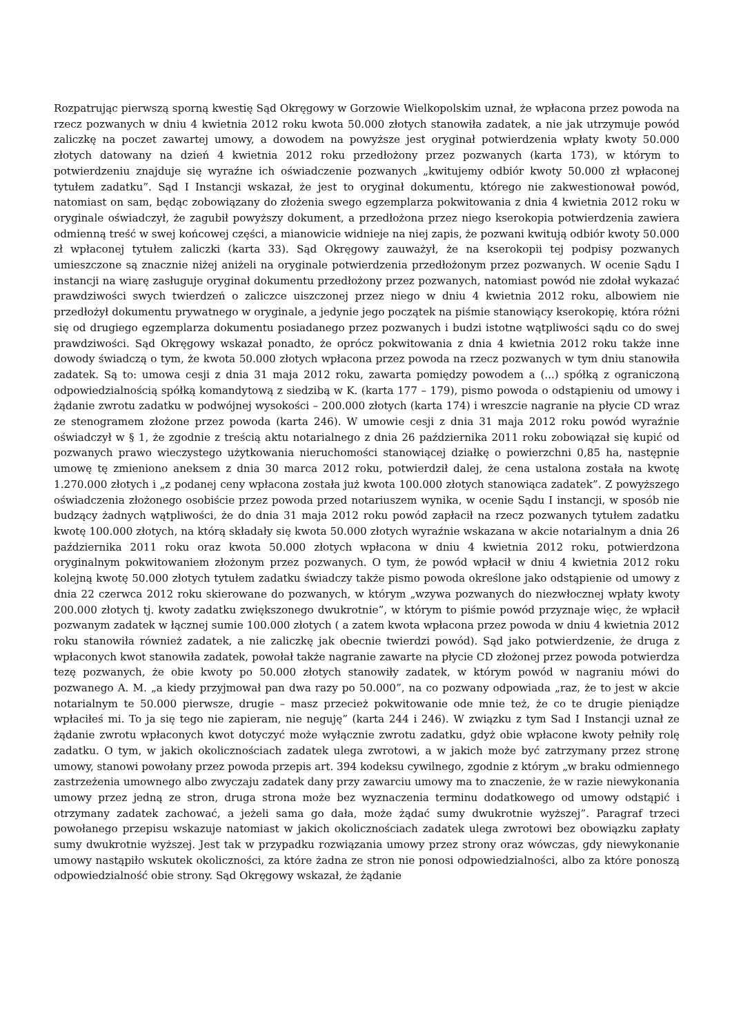Rozpatrując pierwszą sporną kwestię Sąd Okręgowy w Gorzowie Wielkopolskim uznał, że wpłacona przez powoda na rzecz pozwanych w dniu 4 kwietnia 2012 roku kwota 50.000 złotych stanowiła zadatek, a nie jak utrzymuje powód zaliczkę na poczet zawartej umowy, a dowodem na powyższe jest oryginał potwierdzenia wpłaty kwoty 50.000 złotych datowany na dzień 4 kwietnia 2012 roku przedłożony przez pozwanych (karta 173), w którym to potwierdzeniu znajduje się wyraźne ich oświadczenie pozwanych „kwitujemy odbiór kwoty 50.000 zł wpłaconej tytułem zadatku”. Sąd I Instancji wskazał, że jest to oryginał dokumentu, którego nie zakwestionował powód, natomiast on sam, będąc zobowiązany do złożenia swego egzemplarza pokwitowania z dnia 4 kwietnia 2012 roku w oryginale oświadczył, że zagubił powyższy dokument, a przedłożona przez niego kserokopia potwierdzenia zawiera odmienną treść w swej końcowej części, a mianowicie widnieje na niej zapis, że pozwani kwitują odbiór kwoty 50.000 zł wpłaconej tytułem zaliczki (karta 33). Sąd Okręgowy zauważył, że na kserokopii tej podpisy pozwanych umieszczone są znacznie niżej aniżeli na oryginale potwierdzenia przedłożonym przez pozwanych. W ocenie Sądu I instancji na wiarę zasługuje oryginał dokumentu przedłożony przez pozwanych, natomiast powód nie zdołał wykazać prawdziwości swych twierdzeń o zaliczce uiszczonej przez niego w dniu 4 kwietnia 2012 roku, albowiem nie przedłożył dokumentu prywatnego w oryginale, a jedynie jego początek na piśmie stanowiący kserokopię, która różni się od drugiego egzemplarza dokumentu posiadanego przez pozwanych i budzi istotne wątpliwości sądu co do swej prawdziwości. Sąd Okręgowy wskazał ponadto, że oprócz pokwitowania z dnia 4 kwietnia 2012 roku także inne dowody świadczą o tym, że kwota 50.000 złotych wpłacona przez powoda na rzecz pozwanych w tym dniu stanowiła zadatek. Są to: umowa cesji z dnia 31 maja 2012 roku, zawarta pomiędzy powodem a (...) spółką z ograniczoną odpowiedzialnością spółką komandytową z siedzibą w K. (karta 177 – 179), pismo powoda o odstąpieniu od umowy i żądanie zwrotu zadatku w podwójnej wysokości – 200.000 złotych (karta 174) i wreszcie nagranie na płycie CD wraz ze stenogramem złożone przez powoda (karta 246). W umowie cesji z dnia 31 maja 2012 roku powód wyraźnie oświadczył w § 1, że zgodnie z treścią aktu notarialnego z dnia 26 października 2011 roku zobowiązał się kupić od pozwanych prawo wieczystego użytkowania nieruchomości stanowiącej działkę o powierzchni 0,85 ha, następnie umowę tę zmieniono aneksem z dnia 30 marca 2012 roku, potwierdził dalej, że cena ustalona została na kwotę 1.270.000 złotych i „z podanej ceny wpłacona została już kwota 100.000 złotych stanowiąca zadatek”. Z powyższego oświadczenia złożonego osobiście przez powoda przed notariuszem wynika, w ocenie Sądu I instancji, w sposób nie budzący żadnych wątpliwości, że do dnia 31 maja 2012 roku powód zapłacił na rzecz pozwanych tytułem zadatku kwotę 100.000 złotych, na którą składały się kwota 50.000 złotych wyraźnie wskazana w akcie notarialnym a dnia 26 października 2011 roku oraz kwota 50.000 złotych wpłacona w dniu 4 kwietnia 2012 roku, potwierdzona oryginalnym pokwitowaniem złożonym przez pozwanych. O tym, że powód wpłacił w dniu 4 kwietnia 2012 roku kolejną kwotę 50.000 złotych tytułem zadatku świadczy także pismo powoda określone jako odstąpienie od umowy z dnia 22 czerwca 2012 roku skierowane do pozwanych, w którym „wzywa pozwanych do niezwłocznej wpłaty kwoty 200.000 złotych tj. kwoty zadatku zwiększonego dwukrotnie”, w którym to piśmie powód przyznaje więc, że wpłacił pozwanym zadatek w łącznej sumie 100.000 złotych ( a zatem kwota wpłacona przez powoda w dniu 4 kwietnia 2012 roku stanowiła również zadatek, a nie zaliczkę jak obecnie twierdzi powód). Sąd jako potwierdzenie, że druga z wpłaconych kwot stanowiła zadatek, powołał także nagranie zawarte na płycie CD złożonej przez powoda potwierdza tezę pozwanych, że obie kwoty po 50.000 złotych stanowiły zadatek, w którym powód w nagraniu mówi do pozwanego A. M. „a kiedy przyjmował pan dwa razy po 50.000”, na co pozwany odpowiada „raz, że to jest w akcie notarialnym te 50.000 pierwsze, drugie – masz przecież pokwitowanie ode mnie też, że co te drugie pieniądze wpłaciłeś mi. To ja się tego nie zapieram, nie neguję” (karta 244 i 246). W związku z tym Sad I Instancji uznał ze żądanie zwrotu wpłaconych kwot dotyczyć może wyłącznie zwrotu zadatku, gdyż obie wpłacone kwoty pełniły rolę zadatku. O tym, w jakich okolicznościach zadatek ulega zwrotowi, a w jakich może być zatrzymany przez stronę umowy, stanowi powołany przez powoda przepis art. 394 kodeksu cywilnego, zgodnie z którym „w braku odmiennego zastrzeżenia umownego albo zwyczaju zadatek dany przy zawarciu umowy ma to znaczenie, że w razie niewykonania umowy przez jedną ze stron, druga strona może bez wyznaczenia terminu dodatkowego od umowy odstąpić i otrzymany zadatek zachować, a jeżeli sama go dała, może żądać sumy dwukrotnie wyższej”. Paragraf trzeci powołanego przepisu wskazuje natomiast w jakich okolicznościach zadatek ulega zwrotowi bez obowiązku zapłaty sumy dwukrotnie wyższej. Jest tak w przypadku rozwiązania umowy przez strony oraz wówczas, gdy niewykonanie umowy nastąpiło wskutek okoliczności, za które żadna ze stron nie ponosi odpowiedzialności, albo za które ponoszą odpowiedzialność obie strony. Sąd Okręgowy wskazał, że żądanie